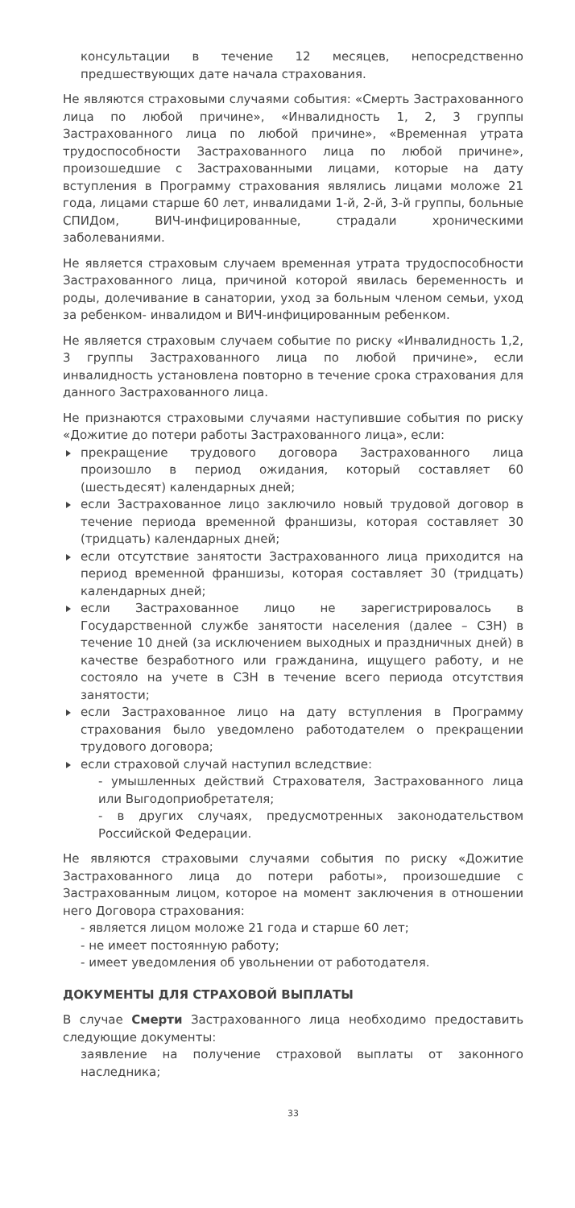консультации в течение 12 месяцев, непосредственно предшествующих дате начала страхования.
Не являются страховыми случаями события: «Смерть Застрахованного лица по любой причине», «Инвалидность 1, 2, 3 группы Застрахованного лица по любой причине», «Временная утрата трудоспособности Застрахованного лица по любой причине», произошедшие с Застрахованными лицами, которые на дату вступления в Программу страхования являлись лицами моложе 21 года, лицами старше 60 лет, инвалидами 1-й, 2-й, 3-й группы, больные СПИДом, ВИЧ-инфицированные, страдали хроническими заболеваниями.
Не является страховым случаем временная утрата трудоспособности Застрахованного лица, причиной которой явилась беременность и роды, долечивание в санатории, уход за больным членом семьи, уход за ребенком- инвалидом и ВИЧ-инфицированным ребенком.
Не является страховым случаем событие по риску «Инвалидность 1,2, 3 группы Застрахованного лица по любой причине», если инвалидность установлена повторно в течение срока страхования для данного Застрахованного лица.
Не признаются страховыми случаями наступившие события по риску «Дожитие до потери работы Застрахованного лица», если:
прекращение трудового договора Застрахованного лица произошло в период ожидания, который составляет 60 (шестьдесят) календарных дней;
если Застрахованное лицо заключило новый трудовой договор в течение периода временной франшизы, которая составляет 30 (тридцать) календарных дней;
если отсутствие занятости Застрахованного лица приходится на период временной франшизы, которая составляет 30 (тридцать) календарных дней;
если Застрахованное лицо не зарегистрировалось в Государственной службе занятости населения (далее – СЗН) в течение 10 дней (за исключением выходных и праздничных дней) в качестве безработного или гражданина, ищущего работу, и не состояло на учете в СЗН в течение всего периода отсутствия занятости;
если Застрахованное лицо на дату вступления в Программу страхования было уведомлено работодателем о прекращении трудового договора;
если страховой случай наступил вследствие:
- умышленных действий Страхователя, Застрахованного лица или Выгодоприобретателя;
- в других случаях, предусмотренных законодательством Российской Федерации.
Не являются страховыми случаями события по риску «Дожитие Застрахованного лица до потери работы», произошедшие с Застрахованным лицом, которое на момент заключения в отношении него Договора страхования:
- является лицом моложе 21 года и старше 60 лет;
- не имеет постоянную работу;
- имеет уведомления об увольнении от работодателя.
ДОКУМЕНТЫ ДЛЯ СТРАХОВОЙ ВЫПЛАТЫ
В случае Смерти Застрахованного лица необходимо предоставить следующие документы:
заявление на получение страховой выплаты от законного наследника;
33